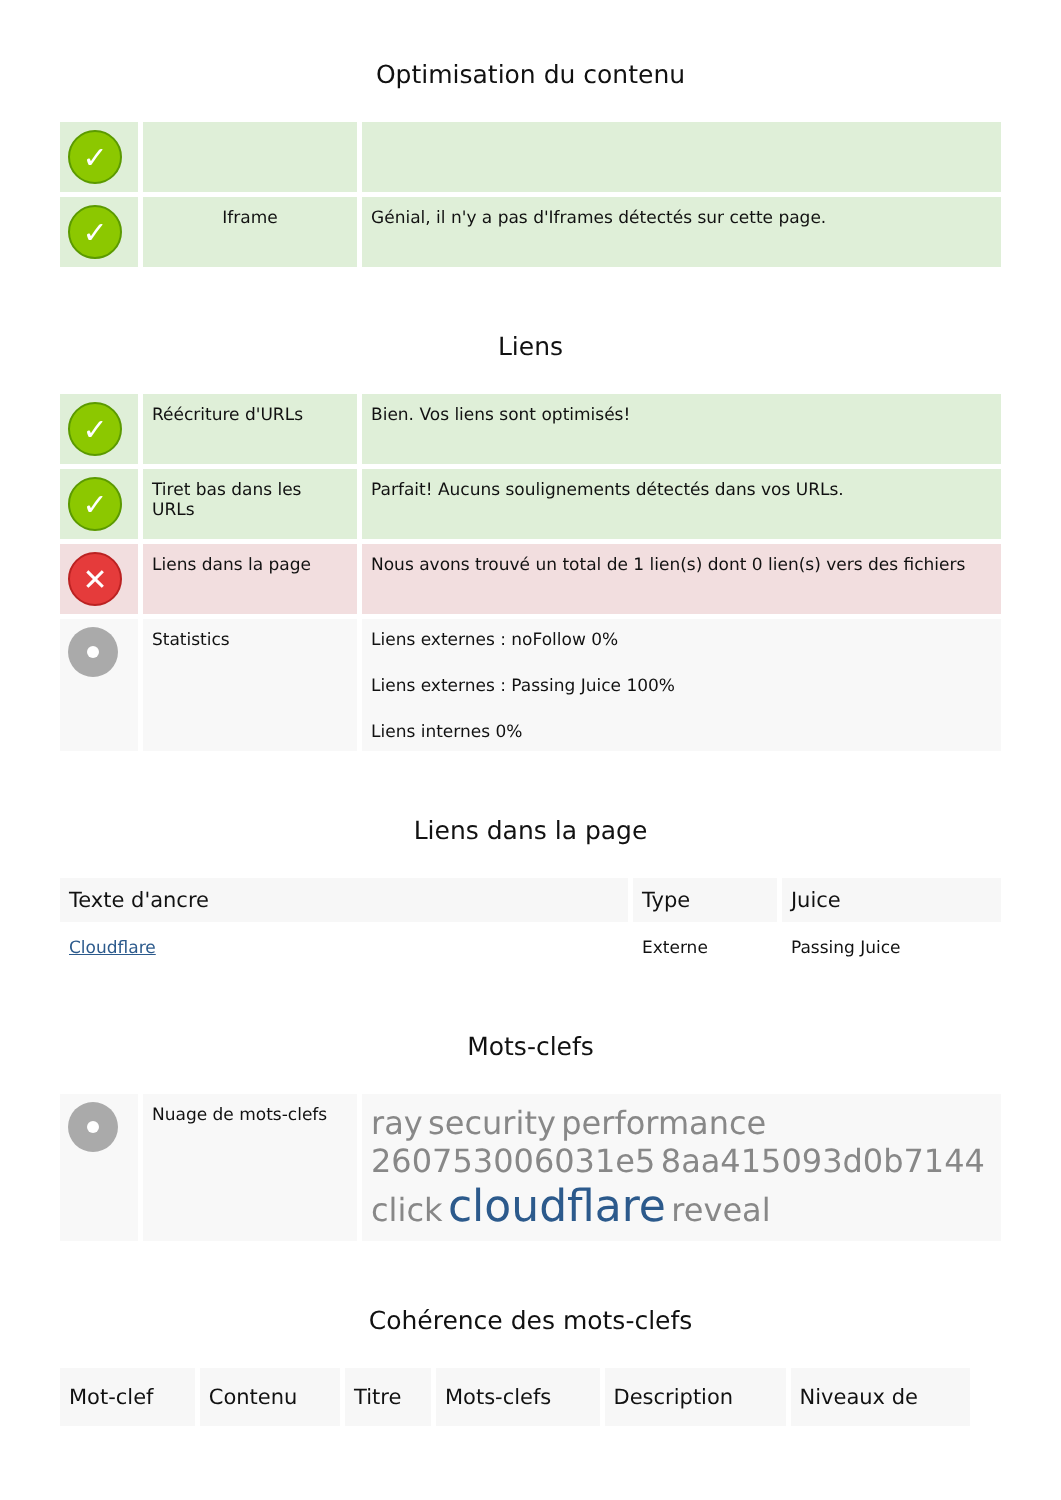Optimisation du contenu
| ✓ | | |
| ✓ | Iframe | Génial, il n'y a pas d'Iframes détectés sur cette page. |
Liens
| ✓ | Réécriture d'URLs | Bien. Vos liens sont optimisés! |
| ✓ | Tiret bas dans les URLs | Parfait! Aucuns soulignements détectés dans vos URLs. |
| ✕ | Liens dans la page | Nous avons trouvé un total de 1 lien(s) dont 0 lien(s) vers des fichiers |
| | Statistics | Liens externes : noFollow 0% Liens externes : Passing Juice 100% Liens internes 0% |
Liens dans la page
| Texte d'ancre | Type | Juice |
| --- | --- | --- |
| Cloudflare | Externe | Passing Juice |
Mots-clefs
| | Nuage de mots-clefs | ray security performance 260753006031e5 8aa415093d0b7144 click cloudflare reveal |
Cohérence des mots-clefs
| Mot-clef | Contenu | Titre | Mots-clefs | Description | Niveaux de |
| --- | --- | --- | --- | --- | --- |